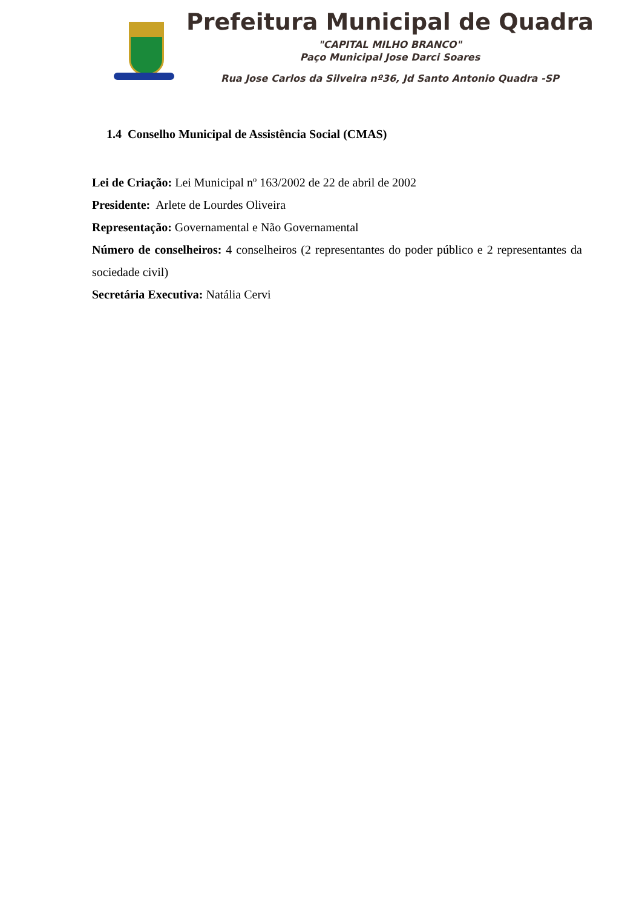Prefeitura Municipal de Quadra
"CAPITAL MILHO BRANCO"
Paço Municipal Jose Darci Soares
Rua Jose Carlos da Silveira nº36, Jd Santo Antonio Quadra -SP
1.4 Conselho Municipal de Assistência Social (CMAS)
Lei de Criação: Lei Municipal nº 163/2002 de 22 de abril de 2002
Presidente: Arlete de Lourdes Oliveira
Representação: Governamental e Não Governamental
Número de conselheiros: 4 conselheiros (2 representantes do poder público e 2 representantes da sociedade civil)
Secretária Executiva: Natália Cervi